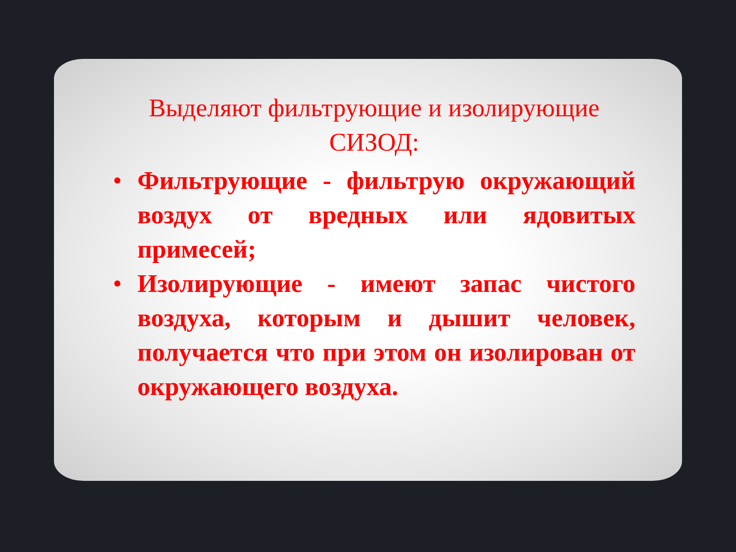Выделяют фильтрующие и изолирующие СИЗОД:
• Фильтрующие - фильтрую окружающий воздух от вредных или ядовитых примесей;
• Изолирующие - имеют запас чистого воздуха, которым и дышит человек, получается что при этом он изолирован от окружающего воздуха.